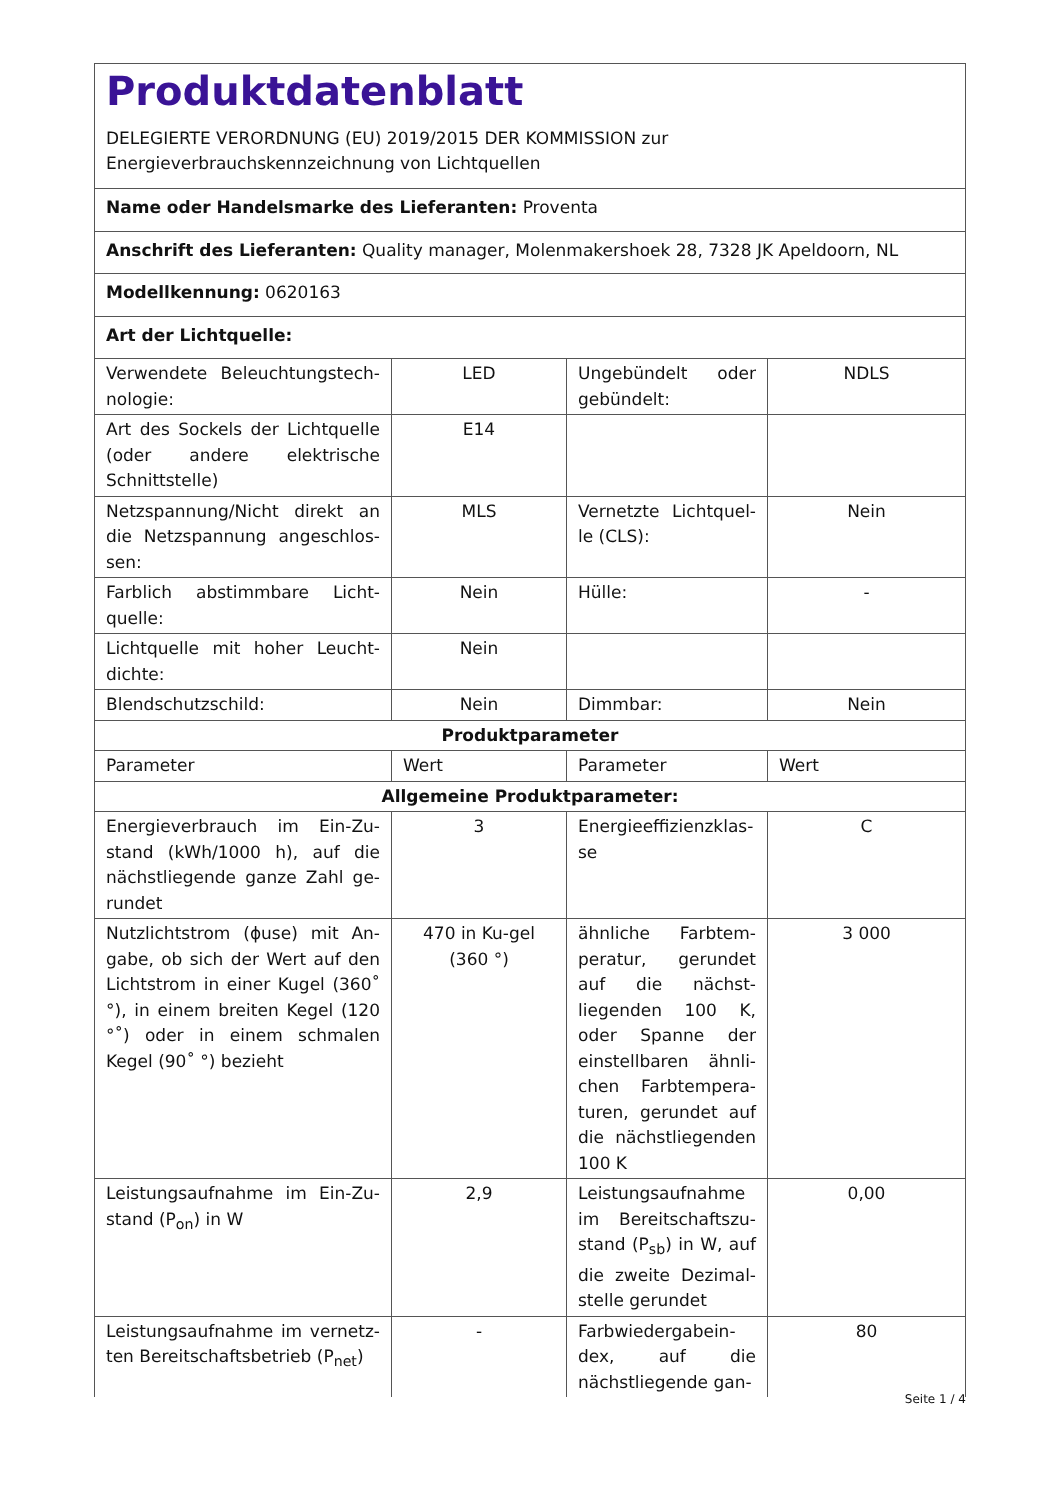Produktdatenblatt
DELEGIERTE VERORDNUNG (EU) 2019/2015 DER KOMMISSION zur
Energieverbrauchskennzeichnung von Lichtquellen
| Name oder Handelsmarke des Lieferanten: Proventa | | | |
| Anschrift des Lieferanten: Quality manager, Molenmakershoek 28, 7328 JK Apeldoorn, NL | | | |
| Modellkennung: 0620163 | | | |
| Art der Lichtquelle: | | | |
| Verwendete Beleuchtungstech-nologie: | LED | Ungebündelt oder gebündelt: | NDLS |
| Art des Sockels der Lichtquelle (oder andere elektrische Schnittstelle) | E14 | | |
| Netzspannung/Nicht direkt an die Netzspannung angeschlos-sen: | MLS | Vernetzte Lichtquel-le (CLS): | Nein |
| Farblich abstimmbare Licht-quelle: | Nein | Hülle: | - |
| Lichtquelle mit hoher Leucht-dichte: | Nein | | |
| Blendschutzschild: | Nein | Dimmbar: | Nein |
| Produktparameter | | | |
| Parameter | Wert | Parameter | Wert |
| Allgemeine Produktparameter: | | | |
| Energieverbrauch im Ein-Zu-stand (kWh/1000 h), auf die nächstliegende ganze Zahl ge-rundet | 3 | Energieeffizienzklas-se | C |
| Nutzlichtstrom (ɸuse) mit An-gabe, ob sich der Wert auf den Lichtstrom in einer Kugel (360˚ °), in einem breiten Kegel (120 °˚) oder in einem schmalen Kegel (90˚ °) bezieht | 470 in Ku-gel (360 °) | ähnliche Farbtem-peratur, gerundet auf die nächst-liegenden 100 K, oder Spanne der einstellbaren ähnli-chen Farbtempera-turen, gerundet auf die nächstliegenden 100 K | 3 000 |
| Leistungsaufnahme im Ein-Zu-stand (P<sub>on</sub>) in W | 2,9 | Leistungsaufnahme im Bereitschaftszu-stand (P<sub>sb</sub>) in W, auf die zweite Dezimal-stelle gerundet | 0,00 |
| Leistungsaufnahme im vernetz-ten Bereitschaftsbetrieb (P<sub>net</sub>) | - | Farbwiedergabein-dex, auf die nächstliegende gan- | 80 |
Seite 1 / 4